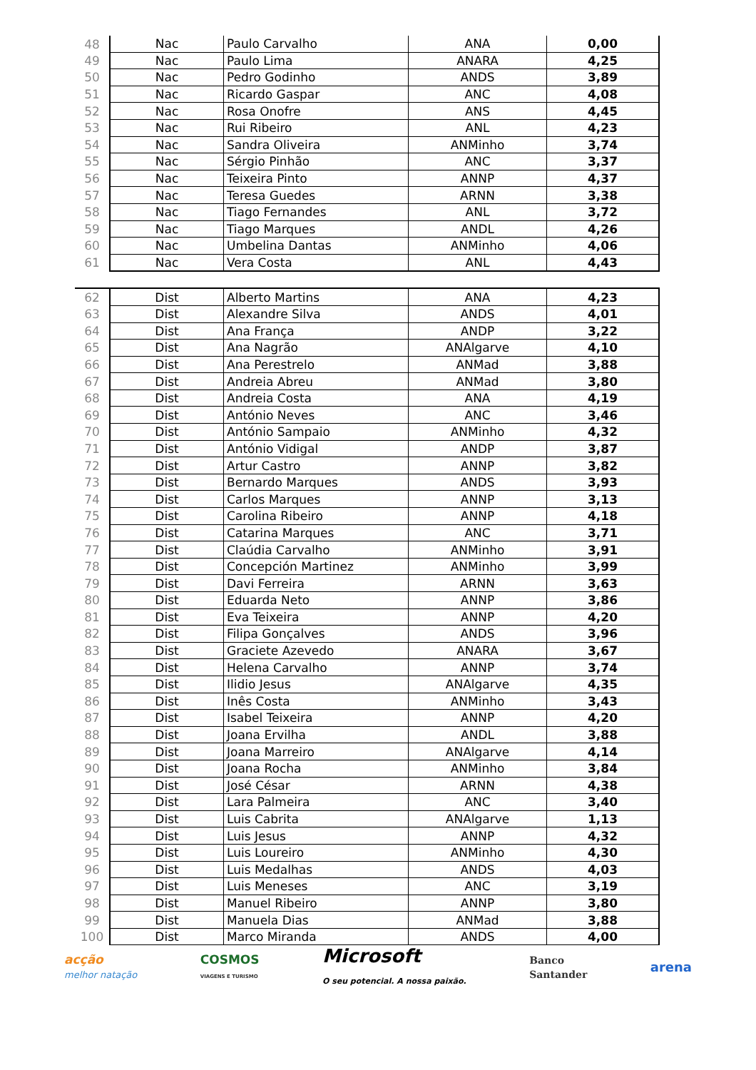| 48 | Nac | Paulo Carvalho | ANA | 0,00 |
| 49 | Nac | Paulo Lima | ANARA | 4,25 |
| 50 | Nac | Pedro Godinho | ANDS | 3,89 |
| 51 | Nac | Ricardo Gaspar | ANC | 4,08 |
| 52 | Nac | Rosa Onofre | ANS | 4,45 |
| 53 | Nac | Rui Ribeiro | ANL | 4,23 |
| 54 | Nac | Sandra Oliveira | ANMinho | 3,74 |
| 55 | Nac | Sérgio Pinhão | ANC | 3,37 |
| 56 | Nac | Teixeira Pinto | ANNP | 4,37 |
| 57 | Nac | Teresa Guedes | ARNN | 3,38 |
| 58 | Nac | Tiago Fernandes | ANL | 3,72 |
| 59 | Nac | Tiago Marques | ANDL | 4,26 |
| 60 | Nac | Umbelina Dantas | ANMinho | 4,06 |
| 61 | Nac | Vera Costa | ANL | 4,43 |
| 62 | Dist | Alberto Martins | ANA | 4,23 |
| 63 | Dist | Alexandre Silva | ANDS | 4,01 |
| 64 | Dist | Ana França | ANDP | 3,22 |
| 65 | Dist | Ana Nagrão | ANAlgarve | 4,10 |
| 66 | Dist | Ana Perestrelo | ANMad | 3,88 |
| 67 | Dist | Andreia Abreu | ANMad | 3,80 |
| 68 | Dist | Andreia Costa | ANA | 4,19 |
| 69 | Dist | António Neves | ANC | 3,46 |
| 70 | Dist | António Sampaio | ANMinho | 4,32 |
| 71 | Dist | António Vidigal | ANDP | 3,87 |
| 72 | Dist | Artur Castro | ANNP | 3,82 |
| 73 | Dist | Bernardo Marques | ANDS | 3,93 |
| 74 | Dist | Carlos Marques | ANNP | 3,13 |
| 75 | Dist | Carolina Ribeiro | ANNP | 4,18 |
| 76 | Dist | Catarina Marques | ANC | 3,71 |
| 77 | Dist | Claúdia Carvalho | ANMinho | 3,91 |
| 78 | Dist | Concepción Martinez | ANMinho | 3,99 |
| 79 | Dist | Davi Ferreira | ARNN | 3,63 |
| 80 | Dist | Eduarda Neto | ANNP | 3,86 |
| 81 | Dist | Eva Teixeira | ANNP | 4,20 |
| 82 | Dist | Filipa Gonçalves | ANDS | 3,96 |
| 83 | Dist | Graciete Azevedo | ANARA | 3,67 |
| 84 | Dist | Helena Carvalho | ANNP | 3,74 |
| 85 | Dist | Ilidio Jesus | ANAlgarve | 4,35 |
| 86 | Dist | Inês Costa | ANMinho | 3,43 |
| 87 | Dist | Isabel Teixeira | ANNP | 4,20 |
| 88 | Dist | Joana Ervilha | ANDL | 3,88 |
| 89 | Dist | Joana Marreiro | ANAlgarve | 4,14 |
| 90 | Dist | Joana Rocha | ANMinho | 3,84 |
| 91 | Dist | José César | ARNN | 4,38 |
| 92 | Dist | Lara Palmeira | ANC | 3,40 |
| 93 | Dist | Luis Cabrita | ANAlgarve | 1,13 |
| 94 | Dist | Luis Jesus | ANNP | 4,32 |
| 95 | Dist | Luis Loureiro | ANMinho | 4,30 |
| 96 | Dist | Luis Medalhas | ANDS | 4,03 |
| 97 | Dist | Luis Meneses | ANC | 3,19 |
| 98 | Dist | Manuel Ribeiro | ANNP | 3,80 |
| 99 | Dist | Manuela Dias | ANMad | 3,88 |
| 100 | Dist | Marco Miranda | ANDS | 4,00 |
acção
melhor natação
COSMOS
VIAGENS E TURISMO
Microsoft
O seu potencial. A nossa paixão.
Banco
Santander
arena